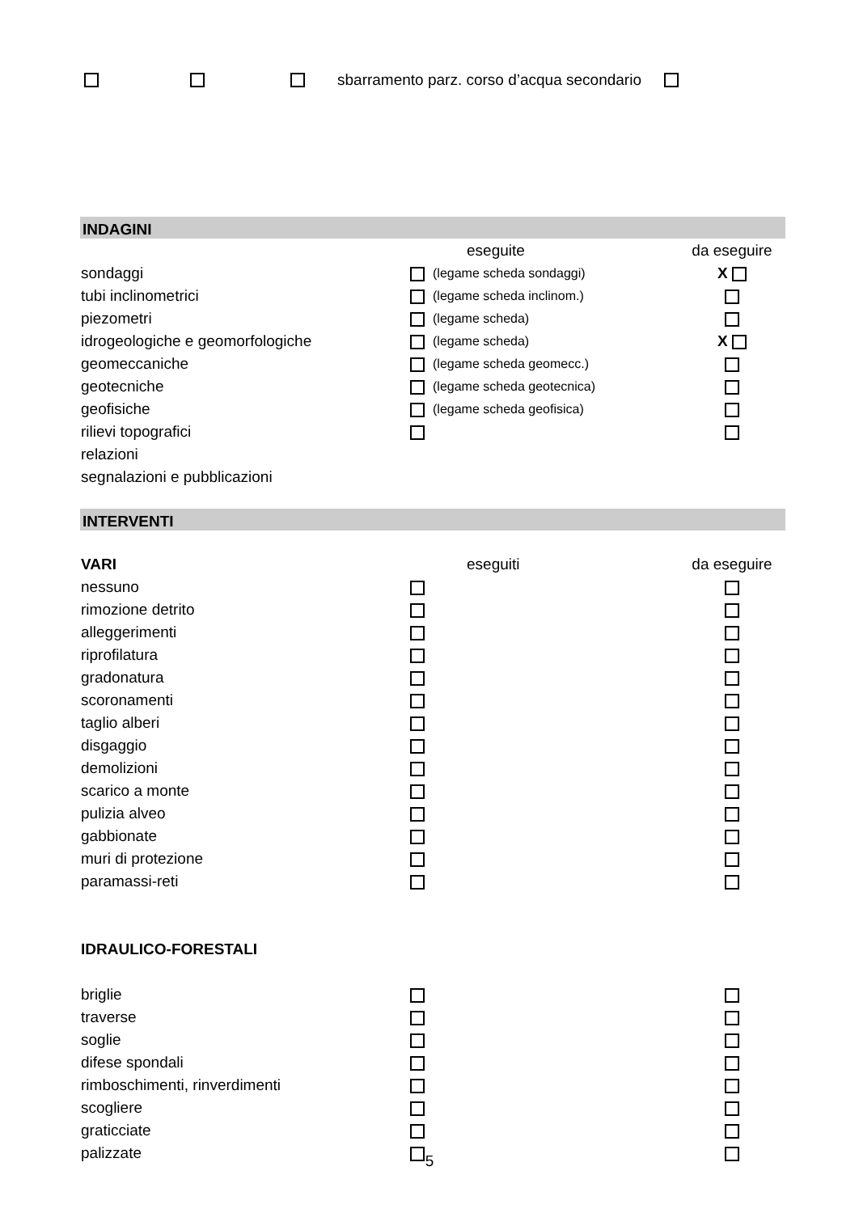sbarramento parz. corso d’acqua secondario
INDAGINI
| | eseguite | | da eseguire |
| --- | --- | --- | --- |
| sondaggi | | (legame scheda sondaggi) | X |
| tubi inclinometrici | | (legame scheda inclinom.) | |
| piezometri | | (legame scheda) | |
| idrogeologiche e geomorfologiche | | (legame scheda) | X |
| geomeccaniche | | (legame scheda geomecc.) | |
| geotecniche | | (legame scheda geotecnica) | |
| geofisiche | | (legame scheda geofisica) | |
| rilievi topografici | | | |
| relazioni | | | |
| segnalazioni e pubblicazioni | | | |
INTERVENTI
| VARI | eseguiti | | da eseguire |
| --- | --- | --- | --- |
| nessuno | | | |
| rimozione detrito | | | |
| alleggerimenti | | | |
| riprofilatura | | | |
| gradonatura | | | |
| scoronamenti | | | |
| taglio alberi | | | |
| disgaggio | | | |
| demolizioni | | | |
| scarico a monte | | | |
| pulizia alveo | | | |
| gabbionate | | | |
| muri di protezione | | | |
| paramassi-reti | | | |
| IDRAULICO-FORESTALI | | | |
| briglie | | | |
| traverse | | | |
| soglie | | | |
| difese spondali | | | |
| rimboschimenti, rinverdimenti | | | |
| scogliere | | | |
| graticciate | | | |
| palizzate | | | |
5